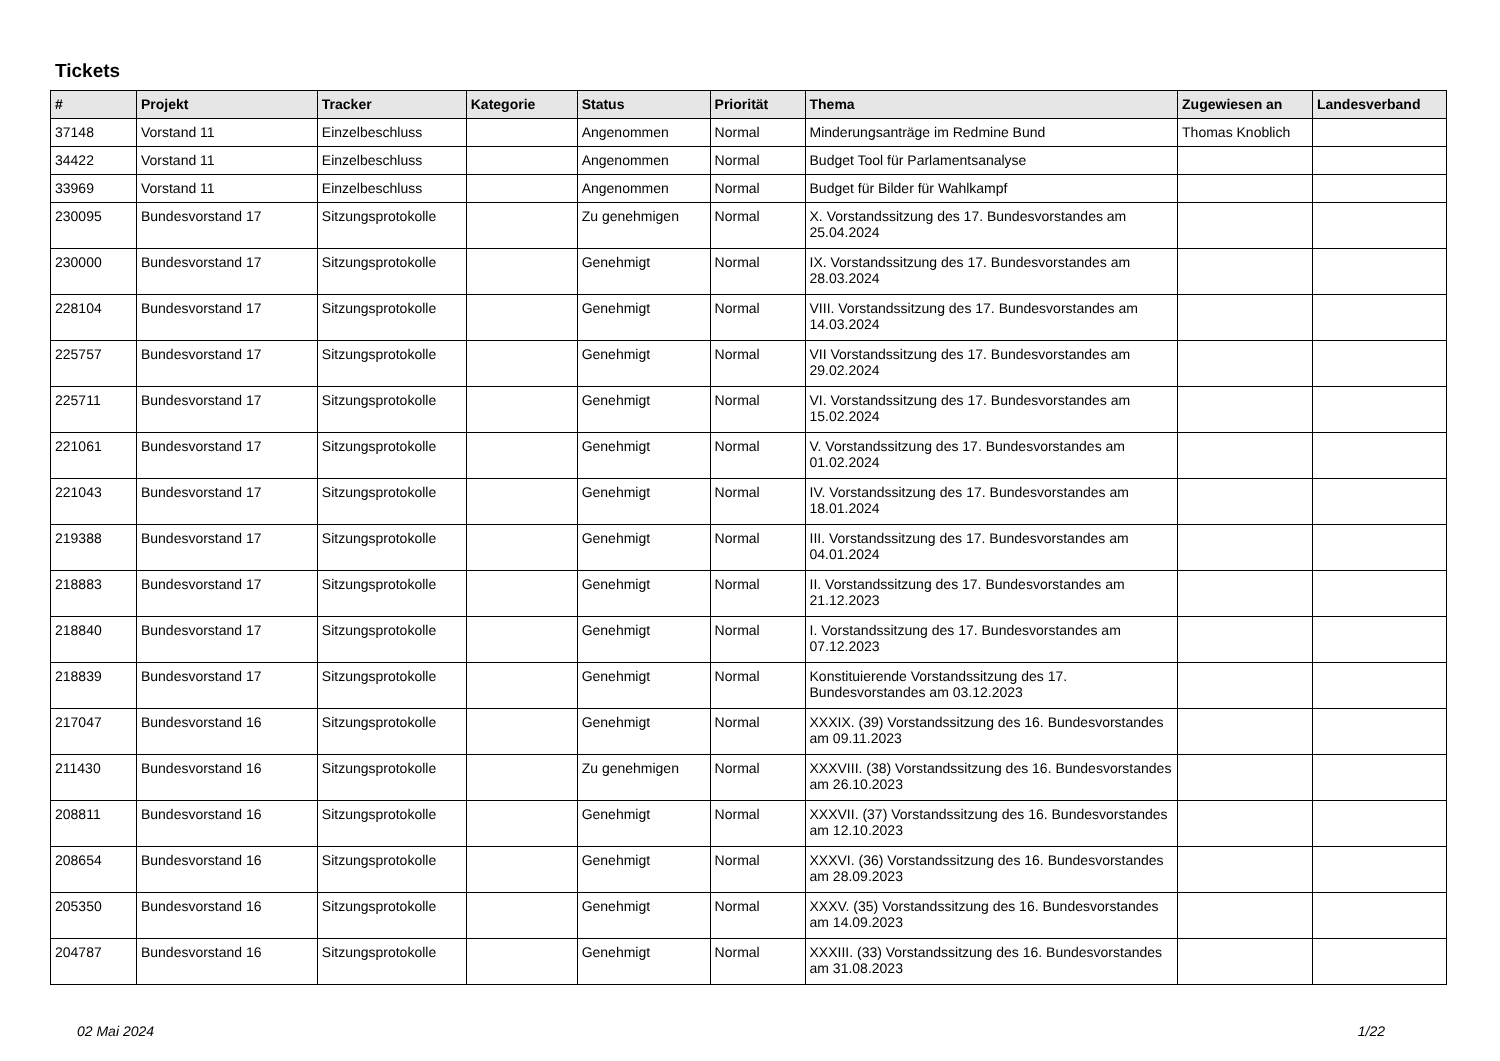Tickets
| # | Projekt | Tracker | Kategorie | Status | Priorität | Thema | Zugewiesen an | Landesverband |
| --- | --- | --- | --- | --- | --- | --- | --- | --- |
| 37148 | Vorstand 11 | Einzelbeschluss | | Angenommen | Normal | Minderungsanträge im Redmine Bund | Thomas Knoblich | |
| 34422 | Vorstand 11 | Einzelbeschluss | | Angenommen | Normal | Budget Tool für Parlamentsanalyse | | |
| 33969 | Vorstand 11 | Einzelbeschluss | | Angenommen | Normal | Budget für Bilder für Wahlkampf | | |
| 230095 | Bundesvorstand 17 | Sitzungsprotokolle | | Zu genehmigen | Normal | X. Vorstandssitzung des 17. Bundesvorstandes am 25.04.2024 | | |
| 230000 | Bundesvorstand 17 | Sitzungsprotokolle | | Genehmigt | Normal | IX. Vorstandssitzung des 17. Bundesvorstandes am 28.03.2024 | | |
| 228104 | Bundesvorstand 17 | Sitzungsprotokolle | | Genehmigt | Normal | VIII. Vorstandssitzung des 17. Bundesvorstandes am 14.03.2024 | | |
| 225757 | Bundesvorstand 17 | Sitzungsprotokolle | | Genehmigt | Normal | VII Vorstandssitzung des 17. Bundesvorstandes am 29.02.2024 | | |
| 225711 | Bundesvorstand 17 | Sitzungsprotokolle | | Genehmigt | Normal | VI. Vorstandssitzung des 17. Bundesvorstandes am 15.02.2024 | | |
| 221061 | Bundesvorstand 17 | Sitzungsprotokolle | | Genehmigt | Normal | V. Vorstandssitzung des 17. Bundesvorstandes am 01.02.2024 | | |
| 221043 | Bundesvorstand 17 | Sitzungsprotokolle | | Genehmigt | Normal | IV. Vorstandssitzung des 17. Bundesvorstandes am 18.01.2024 | | |
| 219388 | Bundesvorstand 17 | Sitzungsprotokolle | | Genehmigt | Normal | III. Vorstandssitzung des 17. Bundesvorstandes am 04.01.2024 | | |
| 218883 | Bundesvorstand 17 | Sitzungsprotokolle | | Genehmigt | Normal | II. Vorstandssitzung des 17. Bundesvorstandes am 21.12.2023 | | |
| 218840 | Bundesvorstand 17 | Sitzungsprotokolle | | Genehmigt | Normal | I. Vorstandssitzung des 17. Bundesvorstandes am 07.12.2023 | | |
| 218839 | Bundesvorstand 17 | Sitzungsprotokolle | | Genehmigt | Normal | Konstituierende Vorstandssitzung des 17. Bundesvorstandes am 03.12.2023 | | |
| 217047 | Bundesvorstand 16 | Sitzungsprotokolle | | Genehmigt | Normal | XXXIX. (39) Vorstandssitzung des 16. Bundesvorstandes am 09.11.2023 | | |
| 211430 | Bundesvorstand 16 | Sitzungsprotokolle | | Zu genehmigen | Normal | XXXVIII. (38) Vorstandssitzung des 16. Bundesvorstandes am 26.10.2023 | | |
| 208811 | Bundesvorstand 16 | Sitzungsprotokolle | | Genehmigt | Normal | XXXVII. (37) Vorstandssitzung des 16. Bundesvorstandes am 12.10.2023 | | |
| 208654 | Bundesvorstand 16 | Sitzungsprotokolle | | Genehmigt | Normal | XXXVI. (36) Vorstandssitzung des 16. Bundesvorstandes am 28.09.2023 | | |
| 205350 | Bundesvorstand 16 | Sitzungsprotokolle | | Genehmigt | Normal | XXXV. (35) Vorstandssitzung des 16. Bundesvorstandes am 14.09.2023 | | |
| 204787 | Bundesvorstand 16 | Sitzungsprotokolle | | Genehmigt | Normal | XXXIII. (33) Vorstandssitzung des 16. Bundesvorstandes am 31.08.2023 | | |
02 Mai 2024 1/22